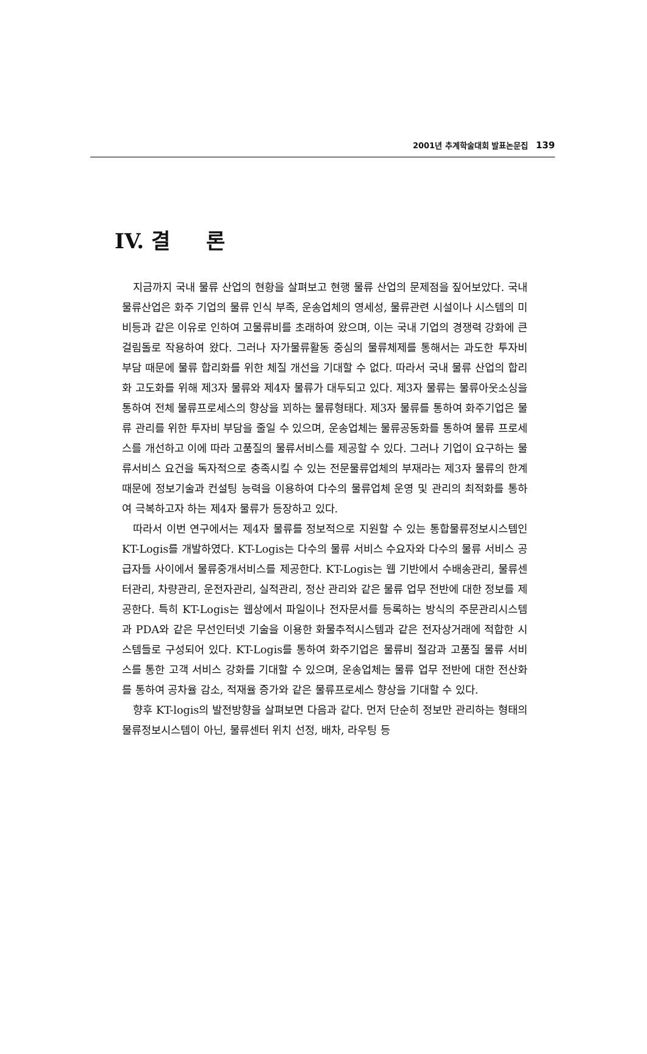2001년 추계학술대회 발표논문집 139
IV. 결 론
지금까지 국내 물류 산업의 현황을 살펴보고 현행 물류 산업의 문제점을 짚어보았다. 국내 물류산업은 화주 기업의 물류 인식 부족, 운송업체의 영세성, 물류관련 시설이나 시스템의 미비등과 같은 이유로 인하여 고물류비를 초래하여 왔으며, 이는 국내 기업의 경쟁력 강화에 큰 걸림돌로 작용하여 왔다. 그러나 자가물류활동 중심의 물류체제를 통해서는 과도한 투자비 부담 때문에 물류 합리화를 위한 체질 개선을 기대할 수 없다. 따라서 국내 물류 산업의 합리화 고도화를 위해 제3자 물류와 제4자 물류가 대두되고 있다. 제3자 물류는 물류아웃소싱을 통하여 전체 물류프로세스의 향상을 꾀하는 물류형태다. 제3자 물류를 통하여 화주기업은 물류 관리를 위한 투자비 부담을 줄일 수 있으며, 운송업체는 물류공동화를 통하여 물류 프로세스를 개선하고 이에 따라 고품질의 물류서비스를 제공할 수 있다. 그러나 기업이 요구하는 물류서비스 요건을 독자적으로 충족시킬 수 있는 전문물류업체의 부재라는 제3자 물류의 한계 때문에 정보기술과 컨설팅 능력을 이용하여 다수의 물류업체 운영 및 관리의 최적화를 통하여 극복하고자 하는 제4자 물류가 등장하고 있다.
따라서 이번 연구에서는 제4자 물류를 정보적으로 지원할 수 있는 통합물류정보시스템인 KT-Logis를 개발하였다. KT-Logis는 다수의 물류 서비스 수요자와 다수의 물류 서비스 공급자들 사이에서 물류중개서비스를 제공한다. KT-Logis는 웹 기반에서 수배송관리, 물류센터관리, 차량관리, 운전자관리, 실적관리, 정산 관리와 같은 물류 업무 전반에 대한 정보를 제공한다. 특히 KT-Logis는 웹상에서 파일이나 전자문서를 등록하는 방식의 주문관리시스템과 PDA와 같은 무선인터넷 기술을 이용한 화물추적시스템과 같은 전자상거래에 적합한 시스템들로 구성되어 있다. KT-Logis를 통하여 화주기업은 물류비 절감과 고품질 물류 서비스를 통한 고객 서비스 강화를 기대할 수 있으며, 운송업체는 물류 업무 전반에 대한 전산화를 통하여 공차율 감소, 적재율 증가와 같은 물류프로세스 향상을 기대할 수 있다.
향후 KT-logis의 발전방향을 살펴보면 다음과 같다. 먼저 단순히 정보만 관리하는 형태의 물류정보시스템이 아닌, 물류센터 위치 선정, 배차, 라우팅 등